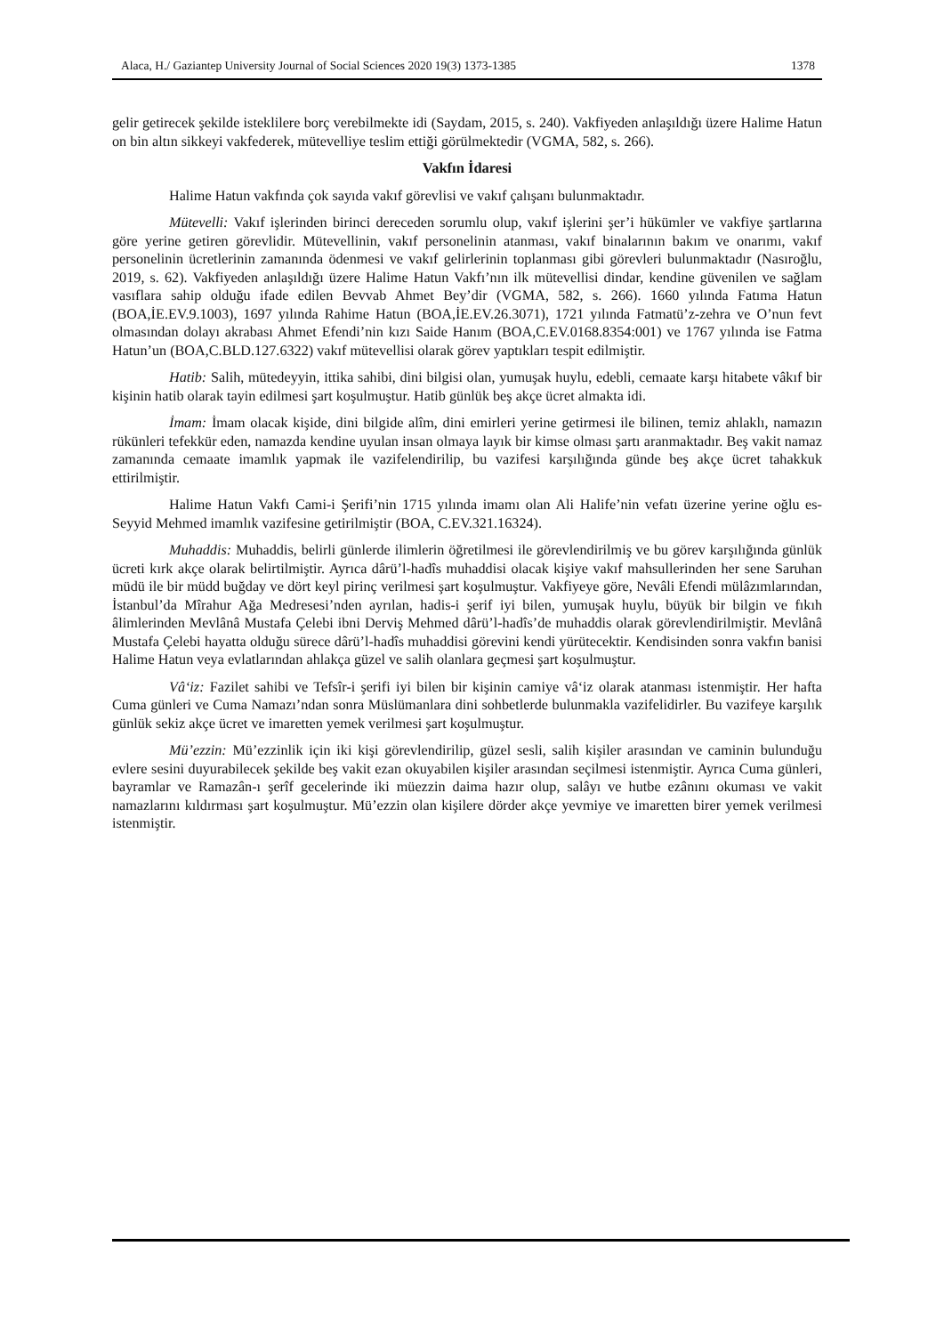Alaca, H./ Gaziantep University Journal of Social Sciences 2020 19(3) 1373-1385 1378
gelir getirecek şekilde isteklilere borç verebilmekte idi (Saydam, 2015, s. 240). Vakfiyeden anlaşıldığı üzere Halime Hatun on bin altın sikkeyi vakfederek, mütevelliye teslim ettiği görülmektedir (VGMA, 582, s. 266).
Vakfın İdaresi
Halime Hatun vakfında çok sayıda vakıf görevlisi ve vakıf çalışanı bulunmaktadır.
Mütevelli: Vakıf işlerinden birinci dereceden sorumlu olup, vakıf işlerini şer’i hükümler ve vakfiye şartlarına göre yerine getiren görevlidir. Mütevellinin, vakıf personelinin atanması, vakıf binalarının bakım ve onarımı, vakıf personelinin ücretlerinin zamanında ödenmesi ve vakıf gelirlerinin toplanması gibi görevleri bulunmaktadır (Nasıroğlu, 2019, s. 62). Vakfiyeden anlaşıldığı üzere Halime Hatun Vakfı’nın ilk mütevellisi dindar, kendine güvenilen ve sağlam vasıflara sahip olduğu ifade edilen Bevvab Ahmet Bey’dir (VGMA, 582, s. 266). 1660 yılında Fatıma Hatun (BOA,İE.EV.9.1003), 1697 yılında Rahime Hatun (BOA,İE.EV.26.3071), 1721 yılında Fatmatü’z-zehra ve O’nun fevt olmasından dolayı akrabası Ahmet Efendi’nin kızı Saide Hanım (BOA,C.EV.0168.8354:001) ve 1767 yılında ise Fatma Hatun’un (BOA,C.BLD.127.6322) vakıf mütevellisi olarak görev yaptıkları tespit edilmiştir.
Hatib: Salih, mütedeyyin, ittika sahibi, dini bilgisi olan, yumuşak huylu, edebli, cemaate karşı hitabete vâkıf bir kişinin hatib olarak tayin edilmesi şart koşulmuştur. Hatib günlük beş akçe ücret almakta idi.
İmam: İmam olacak kişide, dini bilgide alîm, dini emirleri yerine getirmesi ile bilinen, temiz ahlaklı, namazın rükünleri tefekkür eden, namazda kendine uyulan insan olmaya layık bir kimse olması şartı aranmaktadır. Beş vakit namaz zamanında cemaate imamlık yapmak ile vazifelendirilip, bu vazifesi karşılığında günde beş akçe ücret tahakkuk ettirilmiştir.
Halime Hatun Vakfı Cami-i Şerifi’nin 1715 yılında imamı olan Ali Halife’nin vefatı üzerine yerine oğlu es-Seyyid Mehmed imamlık vazifesine getirilmiştir (BOA, C.EV.321.16324).
Muhaddis: Muhaddis, belirli günlerde ilimlerin öğretilmesi ile görevlendirilmiş ve bu görev karşılığında günlük ücreti kırk akçe olarak belirtilmiştir. Ayrıca dârü’l-hadîs muhaddisi olacak kişiye vakıf mahsullerinden her sene Saruhan müdü ile bir müdd buğday ve dört keyl pirinç verilmesi şart koşulmuştur. Vakfiyeye göre, Nevâli Efendi mülâzımlarından, İstanbul’da Mîrahur Ağa Medresesi’nden ayrılan, hadis-i şerif iyi bilen, yumuşak huylu, büyük bir bilgin ve fıkıh âlimlerinden Mevlânâ Mustafa Çelebi ibni Derviş Mehmed dârü’l-hadîs’de muhaddis olarak görevlendirilmiştir. Mevlânâ Mustafa Çelebi hayatta olduğu sürece dârü’l-hadîs muhaddisi görevini kendi yürütecektir. Kendisinden sonra vakfın banisi Halime Hatun veya evlatlarından ahlakça güzel ve salih olanlara geçmesi şart koşulmuştur.
Vâ‘iz: Fazilet sahibi ve Tefsîr-i şerifi iyi bilen bir kişinin camiye vâ‘iz olarak atanması istenmiştir. Her hafta Cuma günleri ve Cuma Namazı’ndan sonra Müslümanlara dini sohbetlerde bulunmakla vazifelidirler. Bu vazifeye karşılık günlük sekiz akçe ücret ve imaretten yemek verilmesi şart koşulmuştur.
Mü’ezzin: Mü’ezzinlik için iki kişi görevlendirilip, güzel sesli, salih kişiler arasından ve caminin bulunduğu evlere sesini duyurabilecek şekilde beş vakit ezan okuyabilen kişiler arasından seçilmesi istenmiştir. Ayrıca Cuma günleri, bayramlar ve Ramazân-ı şerîf gecelerinde iki müezzin daima hazır olup, salâyı ve hutbe ezânını okuması ve vakit namazlarını kıldırması şart koşulmuştur. Mü’ezzin olan kişilere dörder akçe yevmiye ve imaretten birer yemek verilmesi istenmiştir.